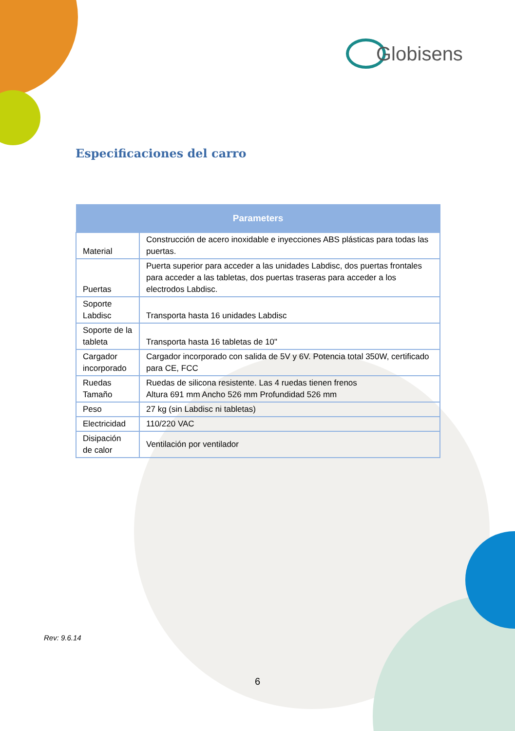Globisens
Especificaciones del carro
| Parameters | |
| --- | --- |
| Material | Construcción de acero inoxidable e inyecciones ABS plásticas para todas las puertas. |
| Puertas | Puerta superior para acceder a las unidades Labdisc, dos puertas frontales para acceder a las tabletas, dos puertas traseras para acceder a los electrodos Labdisc. |
| Soporte Labdisc | Transporta hasta 16 unidades Labdisc |
| Soporte de la tableta | Transporta hasta 16 tabletas de 10" |
| Cargador incorporado | Cargador incorporado con salida de 5V y 6V. Potencia total 350W, certificado para CE, FCC |
| Ruedas Tamaño | Ruedas de silicona resistente. Las 4 ruedas tienen frenos Altura 691 mm Ancho 526 mm Profundidad 526 mm |
| Peso | 27 kg (sin Labdisc ni tabletas) |
| Electricidad | 110/220 VAC |
| Disipación de calor | Ventilación por ventilador |
Rev: 9.6.14
6